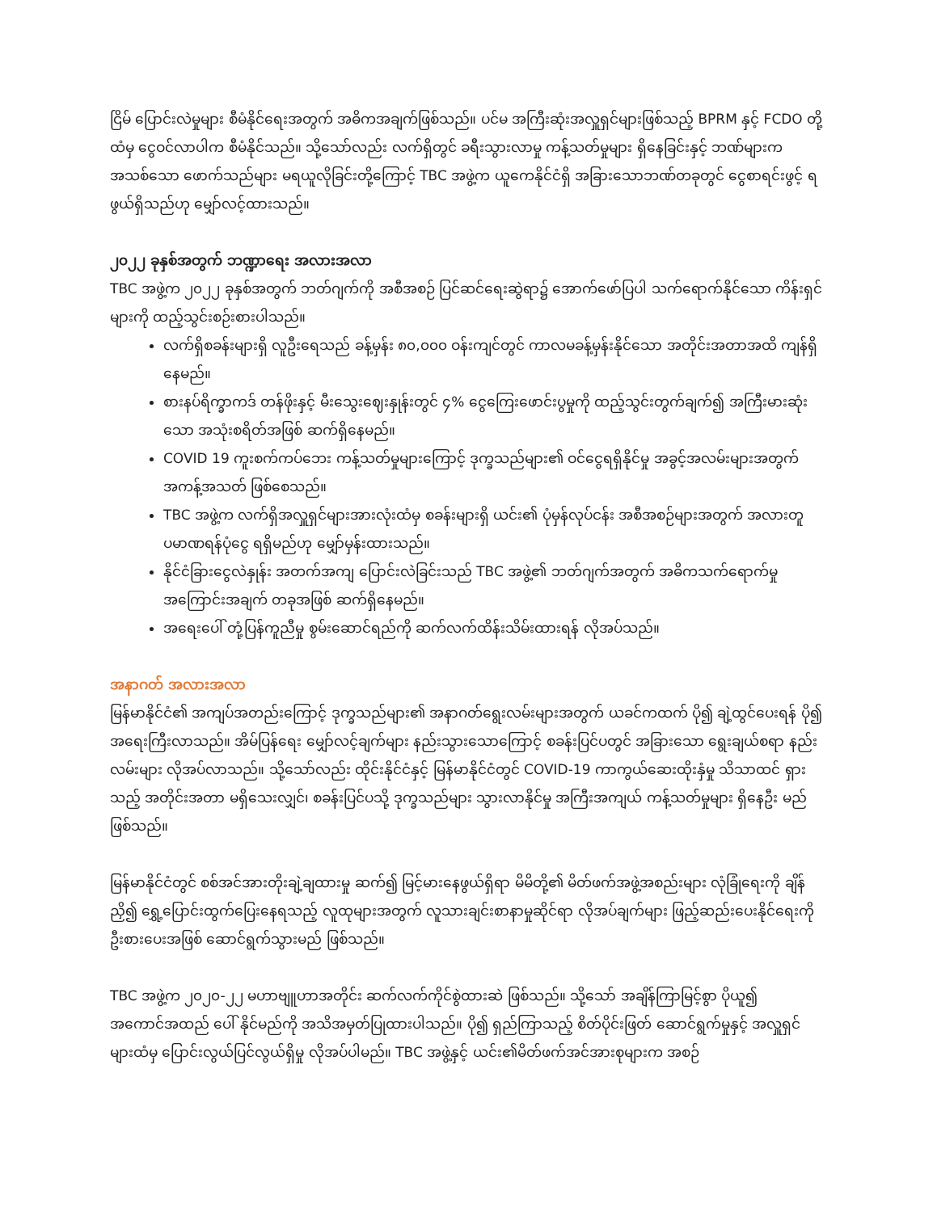ငြိမ် ပြောင်းလဲမှုများ စီမံနိုင်ရေးအတွက် အဓိကအချက်ဖြစ်သည်။ ပင်မ အကြီးဆုံးအလှူရှင်များဖြစ်သည့် BPRM နှင့် FCDO တို့ထံမှ ငွေဝင်လာပါက စီမံနိုင်သည်။ သို့သော်လည်း လက်ရှိတွင် ခရီးသွားလာမှု ကန့်သတ်မှုများ ရှိနေခြင်းနှင့် ဘဏ်များက အသစ်သော ဖောက်သည်များ မရယူလိုခြင်းတို့ကြောင့် TBC အဖွဲ့က ယူကေနိုင်ငံရှိ အခြားသောဘဏ်တခုတွင် ငွေစာရင်းဖွင့် ရဖွယ်ရှိသည်ဟု မျှော်လင့်ထားသည်။
၂၀၂၂ ခုနှစ်အတွက် ဘဏ္ဍာရေး အလားအလာ
TBC အဖွဲ့က ၂၀၂၂ ခုနှစ်အတွက် ဘတ်ဂျက်ကို အစီအစဉ် ပြင်ဆင်ရေးဆွဲရာ၌ အောက်ဖော်ပြပါ သက်ရောက်နိုင်သော ကိန်းရှင်များကို ထည့်သွင်းစဉ်းစားပါသည်။
လက်ရှိစခန်းများရှိ လူဦးရေသည် ခန့်မှန်း ၈၀,၀၀၀ ဝန်းကျင်တွင် ကာလမခန့်မှန်းနိုင်သော အတိုင်းအတာအထိ ကျန်ရှိနေမည်။
စားနပ်ရိက္ခာကဒ် တန်ဖိုးနှင့် မီးသွေးဈေးနှုန်းတွင် ၄% ငွေကြေးဖောင်းပွမှုကို ထည့်သွင်းတွက်ချက်၍ အကြီးမားဆုံး သော အသုံးစရိတ်အဖြစ် ဆက်ရှိနေမည်။
COVID 19 ကူးစက်ကပ်ဘေး ကန့်သတ်မှုများကြောင့် ဒုက္ခသည်များ၏ ဝင်ငွေရရှိနိုင်မှု အခွင့်အလမ်းများအတွက် အကန့်အသတ် ဖြစ်စေသည်။
TBC အဖွဲ့က လက်ရှိအလှူရှင်များအားလုံးထံမှ စခန်းများရှိ ယင်း၏ ပုံမှန်လုပ်ငန်း အစီအစဉ်များအတွက် အလားတူ ပမာဏရန်ပုံငွေ ရရှိမည်ဟု မျှော်မှန်းထားသည်။
နိုင်ငံခြားငွေလဲနှုန်း အတက်အကျ ပြောင်းလဲခြင်းသည် TBC အဖွဲ့၏ ဘတ်ဂျက်အတွက် အဓိကသက်ရောက်မှု အကြောင်းအချက် တခုအဖြစ် ဆက်ရှိနေမည်။
အရေးပေါ် တုံ့ပြန်ကူညီမှု စွမ်းဆောင်ရည်ကို ဆက်လက်ထိန်းသိမ်းထားရန် လိုအပ်သည်။
အနာဂတ် အလားအလာ
မြန်မာနိုင်ငံ၏ အကျပ်အတည်းကြောင့် ဒုက္ခသည်များ၏ အနာဂတ်ရွေးလမ်းများအတွက် ယခင်ကထက် ပို၍ ချဲ့ထွင်ပေးရန် ပို၍ အရေးကြီးလာသည်။ အိမ်ပြန်ရေး မျှော်လင့်ချက်များ နည်းသွားသောကြောင့် စခန်းပြင်ပတွင် အခြားသော ရွေးချယ်စရာ နည်းလမ်းများ လိုအပ်လာသည်။ သို့သော်လည်း ထိုင်းနိုင်ငံနှင့် မြန်မာနိုင်ငံတွင် COVID-19 ကာကွယ်ဆေးထိုးနှံမှု သိသာထင် ရှားသည့် အတိုင်းအတာ မရှိသေးလျှင်၊ စခန်းပြင်ပသို့ ဒုက္ခသည်များ သွားလာနိုင်မှု အကြီးအကျယ် ကန့်သတ်မှုများ ရှိနေဦး မည် ဖြစ်သည်။
မြန်မာနိုင်ငံတွင် စစ်အင်အားတိုးချဲ့ချထားမှု ဆက်၍ မြင့်မားနေဖွယ်ရှိရာ မိမိတို့၏ မိတ်ဖက်အဖွဲ့အစည်းများ လုံခြုံရေးကို ချိန်ညှိ၍ ရွှေ့ပြောင်းထွက်ပြေးနေရသည့် လူထုများအတွက် လူသားချင်းစာနာမှုဆိုင်ရာ လိုအပ်ချက်များ ဖြည့်ဆည်းပေးနိုင်ရေးကို ဦးစားပေးအဖြစ် ဆောင်ရွက်သွားမည် ဖြစ်သည်။
TBC အဖွဲ့က ၂၀၂၀-၂၂ မဟာဗျူဟာအတိုင်း ဆက်လက်ကိုင်စွဲထားဆဲ ဖြစ်သည်။ သို့သော် အချိန်ကြာမြင့်စွာ ပိုယူ၍ အကောင်အထည် ပေါ် နိုင်မည်ကို အသိအမှတ်ပြုထားပါသည်။ ပို၍ ရှည်ကြာသည့် စိတ်ပိုင်းဖြတ် ဆောင်ရွက်မှုနှင့် အလှူရှင် များထံမှ ပြောင်းလွယ်ပြင်လွယ်ရှိမှု လိုအပ်ပါမည်။ TBC အဖွဲ့နှင့် ယင်း၏မိတ်ဖက်အင်အားစုများက အစဉ်